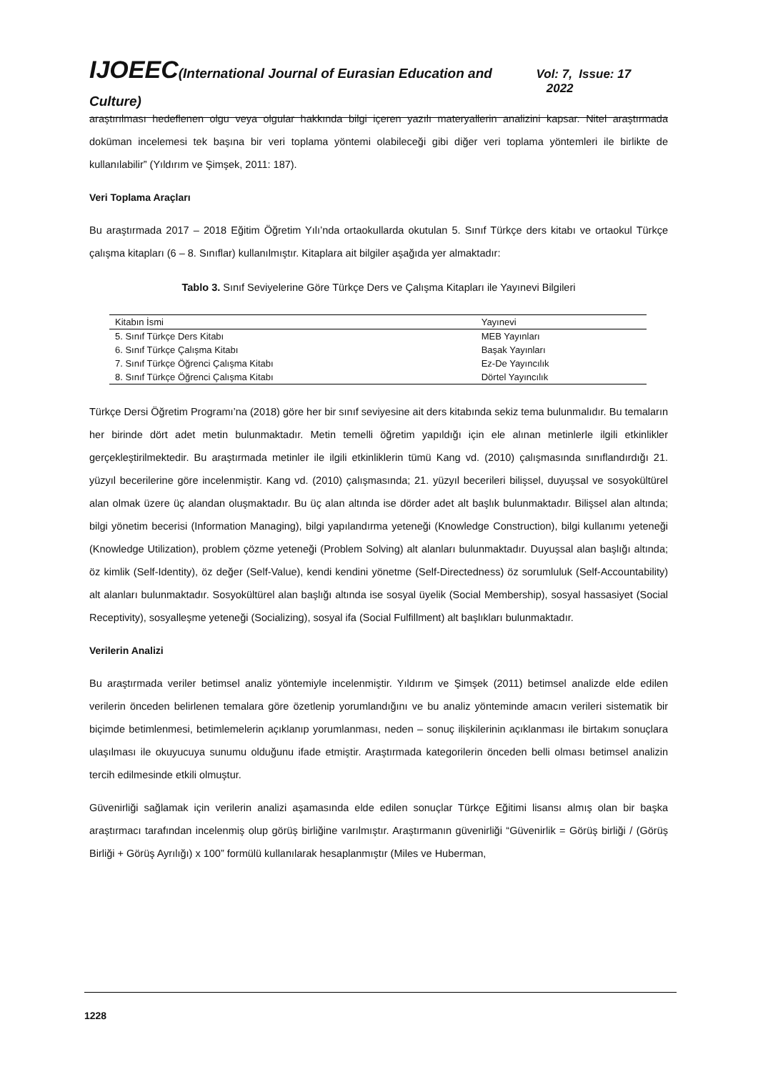IJOEEC(International Journal of Eurasian Education and Culture)
Vol: 7, Issue: 17 2022
araştırılması hedeflenen olgu veya olgular hakkında bilgi içeren yazılı materyallerin analizini kapsar. Nitel araştırmada doküman incelemesi tek başına bir veri toplama yöntemi olabileceği gibi diğer veri toplama yöntemleri ile birlikte de kullanılabilir” (Yıldırım ve Şimşek, 2011: 187).
Veri Toplama Araçları
Bu araştırmada 2017 – 2018 Eğitim Öğretim Yılı’nda ortaokullarda okutulan 5. Sınıf Türkçe ders kitabı ve ortaokul Türkçe çalışma kitapları (6 – 8. Sınıflar) kullanılmıştır. Kitaplara ait bilgiler aşağıda yer almaktadır:
Tablo 3. Sınıf Seviyelerine Göre Türkçe Ders ve Çalışma Kitapları ile Yayınevi Bilgileri
| Kitabın İsmi | Yayınevi |
| --- | --- |
| 5. Sınıf Türkçe Ders Kitabı | MEB Yayınları |
| 6. Sınıf Türkçe Çalışma Kitabı | Başak Yayınları |
| 7. Sınıf Türkçe Öğrenci Çalışma Kitabı | Ez-De Yayıncılık |
| 8. Sınıf Türkçe Öğrenci Çalışma Kitabı | Dörtel Yayıncılık |
Türkçe Dersi Öğretim Programı’na (2018) göre her bir sınıf seviyesine ait ders kitabında sekiz tema bulunmalıdır. Bu temaların her birinde dört adet metin bulunmaktadır. Metin temelli öğretim yapıldığı için ele alınan metinlerle ilgili etkinlikler gerçekleştirilmektedir. Bu araştırmada metinler ile ilgili etkinliklerin tümü Kang vd. (2010) çalışmasında sınıflandırdığı 21. yüzyıl becerilerine göre incelenmiştir. Kang vd. (2010) çalışmasında; 21. yüzyıl becerileri bilişsel, duyuşsal ve sosyokültürel alan olmak üzere üç alandan oluşmaktadır. Bu üç alan altında ise dörder adet alt başlık bulunmaktadır. Bilişsel alan altında; bilgi yönetim becerisi (Information Managing), bilgi yapılandırma yeteneği (Knowledge Construction), bilgi kullanımı yeteneği (Knowledge Utilization), problem çözme yeteneği (Problem Solving) alt alanları bulunmaktadır. Duyuşsal alan başlığı altında; öz kimlik (Self-Identity), öz değer (Self-Value), kendi kendini yönetme (Self-Directedness) öz sorumluluk (Self-Accountability) alt alanları bulunmaktadır. Sosyokültürel alan başlığı altında ise sosyal üyelik (Social Membership), sosyal hassasiyet (Social Receptivity), sosyalleşme yeteneği (Socializing), sosyal ifa (Social Fulfillment) alt başlıkları bulunmaktadır.
Verilerin Analizi
Bu araştırmada veriler betimsel analiz yöntemiyle incelenmiştir. Yıldırım ve Şimşek (2011) betimsel analizde elde edilen verilerin önceden belirlenen temalara göre özetlenip yorumlandığını ve bu analiz yönteminde amacın verileri sistematik bir biçimde betimlenmesi, betimlemelerin açıklanıp yorumlanması, neden – sonuç ilişkilerinin açıklanması ile birtakım sonuçlara ulaşılması ile okuyucuya sunumu olduğunu ifade etmiştir. Araştırmada kategorilerin önceden belli olması betimsel analizin tercih edilmesinde etkili olmuştur.
Güvenirliği sağlamak için verilerin analizi aşamasında elde edilen sonuçlar Türkçe Eğitimi lisansı almış olan bir başka araştırmacı tarafından incelenmiş olup görüş birliğine varılmıştır. Araştırmanın güvenirliği “Güvenirlik = Görüş birliği / (Görüş Birliği + Görüş Ayrılığı) x 100” formülü kullanılarak hesaplanmıştır (Miles ve Huberman,
1228